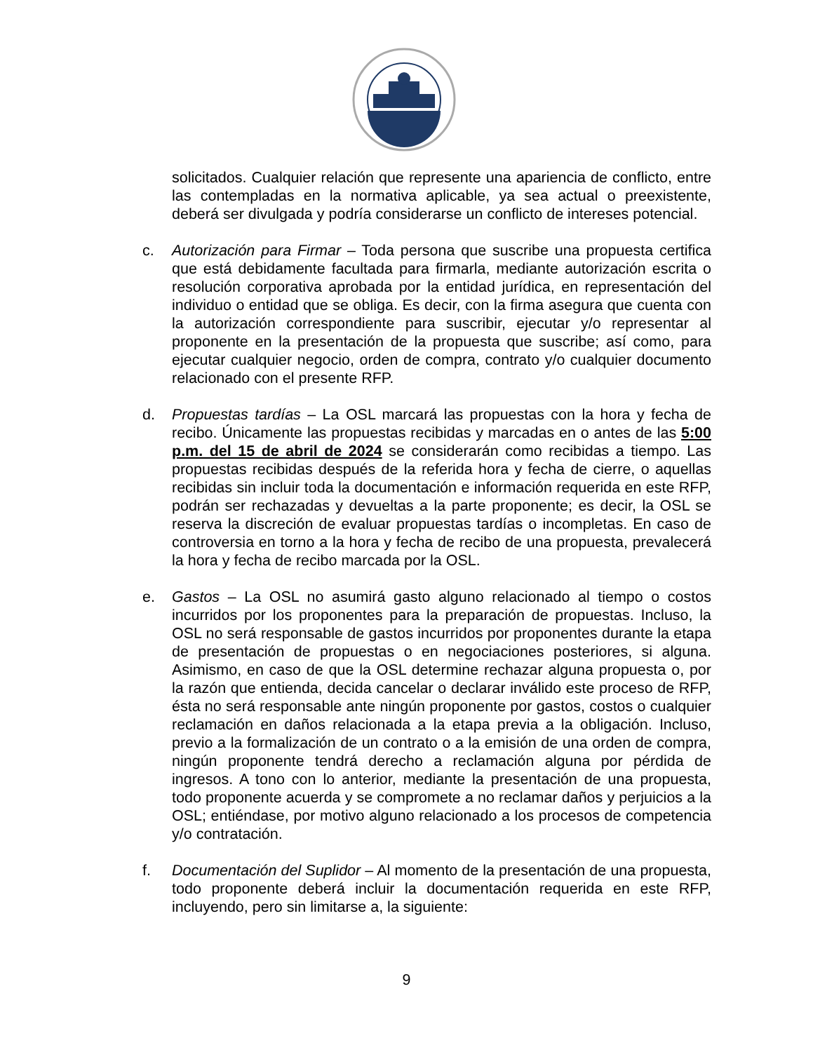solicitados. Cualquier relación que represente una apariencia de conflicto, entre las contempladas en la normativa aplicable, ya sea actual o preexistente, deberá ser divulgada y podría considerarse un conflicto de intereses potencial.
c. Autorización para Firmar – Toda persona que suscribe una propuesta certifica que está debidamente facultada para firmarla, mediante autorización escrita o resolución corporativa aprobada por la entidad jurídica, en representación del individuo o entidad que se obliga. Es decir, con la firma asegura que cuenta con la autorización correspondiente para suscribir, ejecutar y/o representar al proponente en la presentación de la propuesta que suscribe; así como, para ejecutar cualquier negocio, orden de compra, contrato y/o cualquier documento relacionado con el presente RFP.
d. Propuestas tardías – La OSL marcará las propuestas con la hora y fecha de recibo. Únicamente las propuestas recibidas y marcadas en o antes de las 5:00 p.m. del 15 de abril de 2024 se considerarán como recibidas a tiempo. Las propuestas recibidas después de la referida hora y fecha de cierre, o aquellas recibidas sin incluir toda la documentación e información requerida en este RFP, podrán ser rechazadas y devueltas a la parte proponente; es decir, la OSL se reserva la discreción de evaluar propuestas tardías o incompletas. En caso de controversia en torno a la hora y fecha de recibo de una propuesta, prevalecerá la hora y fecha de recibo marcada por la OSL.
e. Gastos – La OSL no asumirá gasto alguno relacionado al tiempo o costos incurridos por los proponentes para la preparación de propuestas. Incluso, la OSL no será responsable de gastos incurridos por proponentes durante la etapa de presentación de propuestas o en negociaciones posteriores, si alguna. Asimismo, en caso de que la OSL determine rechazar alguna propuesta o, por la razón que entienda, decida cancelar o declarar inválido este proceso de RFP, ésta no será responsable ante ningún proponente por gastos, costos o cualquier reclamación en daños relacionada a la etapa previa a la obligación. Incluso, previo a la formalización de un contrato o a la emisión de una orden de compra, ningún proponente tendrá derecho a reclamación alguna por pérdida de ingresos. A tono con lo anterior, mediante la presentación de una propuesta, todo proponente acuerda y se compromete a no reclamar daños y perjuicios a la OSL; entiéndase, por motivo alguno relacionado a los procesos de competencia y/o contratación.
f. Documentación del Suplidor – Al momento de la presentación de una propuesta, todo proponente deberá incluir la documentación requerida en este RFP, incluyendo, pero sin limitarse a, la siguiente:
9